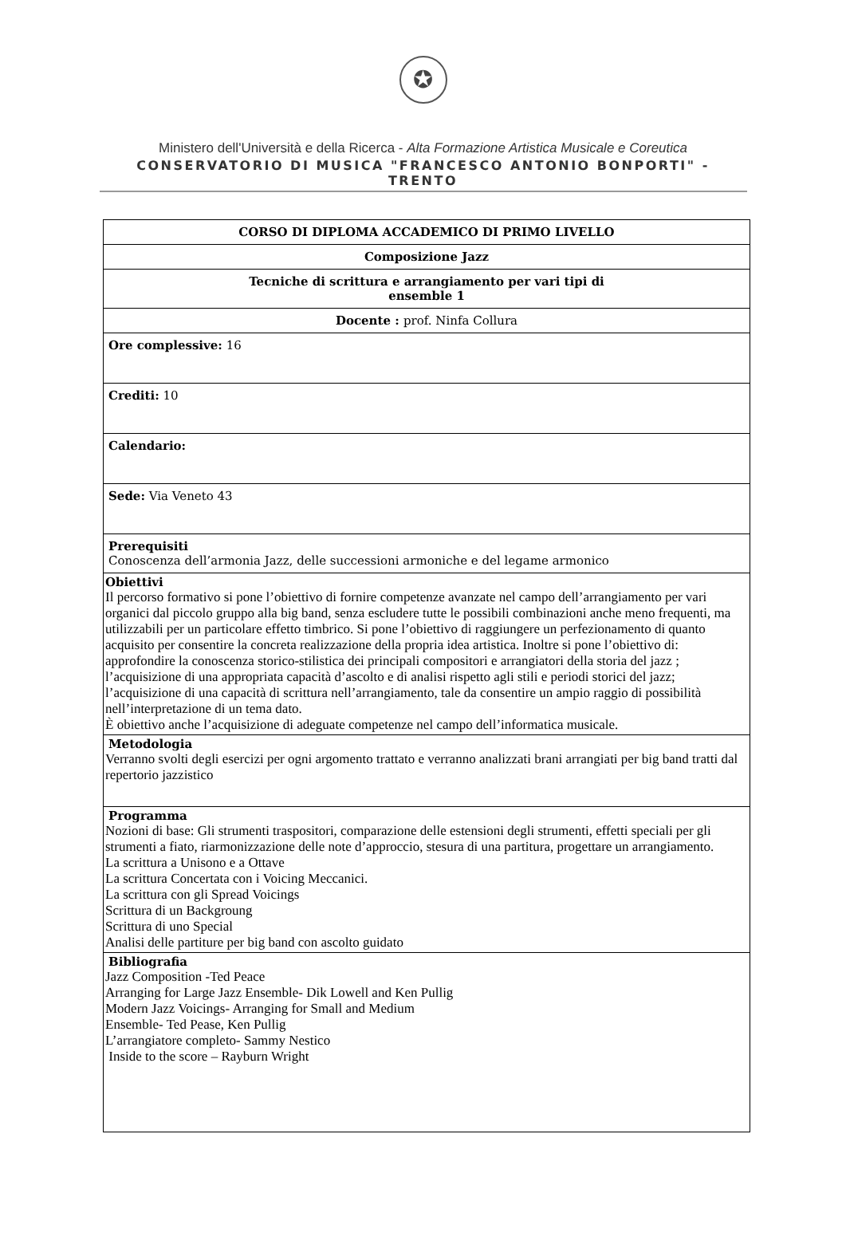✪
Ministero dell'Università e della Ricerca - Alta Formazione Artistica Musicale e Coreutica
CONSERVATORIO DI MUSICA "FRANCESCO ANTONIO BONPORTI" - TRENTO
| CORSO DI DIPLOMA ACCADEMICO DI PRIMO LIVELLO |
| Composizione Jazz |
| Tecniche di scrittura e arrangiamento per vari tipi di ensemble 1 |
| Docente : prof. Ninfa Collura |
| Ore complessive: 16 |
| Crediti: 10 |
| Calendario: |
| Sede: Via Veneto 43 |
| Prerequisiti Conoscenza dell’armonia Jazz, delle successioni armoniche e del legame armonico |
| Obiettivi Il percorso formativo si pone l’obiettivo di fornire competenze avanzate nel campo dell’arrangiamento per vari organici dal piccolo gruppo alla big band, senza escludere tutte le possibili combinazioni anche meno frequenti, ma utilizzabili per un particolare effetto timbrico. Si pone l’obiettivo di raggiungere un perfezionamento di quanto acquisito per consentire la concreta realizzazione della propria idea artistica. Inoltre si pone l’obiettivo di: approfondire la conoscenza storico-stilistica dei principali compositori e arrangiatori della storia del jazz ; l’acquisizione di una appropriata capacità d’ascolto e di analisi rispetto agli stili e periodi storici del jazz; l’acquisizione di una capacità di scrittura nell’arrangiamento, tale da consentire un ampio raggio di possibilità nell’interpretazione di un tema dato. È obiettivo anche l’acquisizione di adeguate competenze nel campo dell’informatica musicale. |
| Metodologia Verranno svolti degli esercizi per ogni argomento trattato e verranno analizzati brani arrangiati per big band tratti dal repertorio jazzistico |
| Programma Nozioni di base: Gli strumenti traspositori, comparazione delle estensioni degli strumenti, effetti speciali per gli strumenti a fiato, riarmonizzazione delle note d’approccio, stesura di una partitura, progettare un arrangiamento. La scrittura a Unisono e a Ottave La scrittura Concertata con i Voicing Meccanici. La scrittura con gli Spread Voicings Scrittura di un Backgroung Scrittura di uno Special Analisi delle partiture per big band con ascolto guidato |
| Bibliografia Jazz Composition -Ted Peace Arranging for Large Jazz Ensemble- Dik Lowell and Ken Pullig Modern Jazz Voicings- Arranging for Small and Medium Ensemble- Ted Pease, Ken Pullig L’arrangiatore completo- Sammy Nestico Inside to the score – Rayburn Wright |